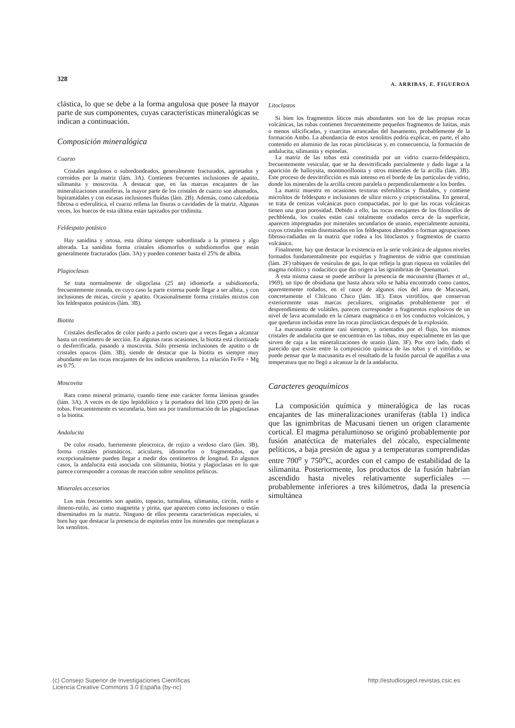328 A. ARRIBAS, E. FIGUEROA
clástica, lo que se debe a la forma angulosa que posee la mayor parte de sus componentes, cuyas características mineralógicas se indican a continuación.
Composición mineralógica
Cuarzo
Cristales angulosos o subredondeados, generalmente fracturados, agrietados y corroídos por la matriz (lám. 3A). Contienen frecuentes inclusiones de apatito, silimanita y moscovita. A destacar que, en las marcas encajantes de las mineralizaciones uraníferas, la mayor parte de los cristales de cuarzo son ahumados, bipiramidales y con escasas inclusiones fluídas (lám. 2B). Además, como calcedonia fibrosa o esferulítica, el cuarzo rellena las fisuras o cavidades de la matriz. Algunas veces, los huecos de esta última están tapizados por tridimita.
Feldespato potásico
Hay sanidina y ortosa, esta última siempre subordinada a la primera y algo alterada. La sanidina forma cristales idiomorfos o subidiomorfos que están generalmente fracturados (lám. 3A) y pueden contener hasta el 25% de albita.
Plagioclasas
Se trata normalmente de oligoclasa (25 an) idiomorfa a subidiomorfa, frecuentemente zonada, en cuyo caso la parte externa puede llegar a ser albita, y con inclusiones de micas, circón y apatito. Ocasionalmente forma cristales mixtos con los feldespatos potásicos (lám. 3B).
Biotita
Cristales desflecados de color pardo a pardo oscuro que a veces llegan a alcanzar hasta un centímetro de sección. En algunas raras ocasiones, la biotita está cloritizada o desferrificada, pasando a moscovita. Sólo presenta inclusiones de apatito o de cristales opacos (lám. 3B), siendo de destacar que la biotita es siempre muy abundante en las rocas encajantes de los indicios uraníferos. La relación Fe/Fe + Mg es 0.75.
Moscovita
Rara como mineral primario, cuando tiene este carácter forma láminas grandes (lám. 3A). A veces es de tipo lepidolítico y la portadora del litio (200 ppm) de las tobas. Frecuentemente es secundaria, bien sea por transformación de las plagioclasas o la biotita.
Andalucita
De color rosado, fuertemente pleocroica, de rojizo a verdoso claro (lám. 3B), forma cristales prismáticos, aciculares, idiomorfos o fragmentados, que excepcionalmente pueden llegar a medir dos centímetros de longitud. En algunos casos, la andalucita está asociada con silimanita, biotita y plagioclasas en lo que parece corresponder a coronas de reacción sobre xenolitos pelíticos.
Minerales accesorios
Los más frecuentes son apatito, topacio, turmalina, silimanita, circón, rutilo e ilmeno-rutilo, así como magnetita y pirita, que aparecen como inclusiones o están diseminados en la matriz. Ninguno de ellos presenta características especiales, si bien hay que destacar la presencia de espinelas entre los minerales que reemplazan a los xenolitos.
Litoclastos
Si bien los fragmentos líticos más abundantes son los de las propias rocas volcánicas, las tobas contienen frecuentemente pequeños fragmentos de lutitas, más o menos silicificadas, y cuarcitas arrancadas del basamento, probablemente de la formación Ambo. La abundancia de estos xenolitos podría explicar, en parte, el alto contenido en aluminio de las rocas piroclásicas y, en consecuencia, la formación de andalucita, silimanita y espinelas.
La matriz de las tobas está constituida por un vidrio cuarzo-feldespático, frecuentemente vesicular, que se ha desvitrificado parcialmente y dado lugar a la aparición de halloysita, montmorillonita y otros minerales de la arcilla (lám. 3B). Este proceso de desvitrificcíón es más intenso en el borde de las partículas de vidrio, donde los minerales de la arcilla crecen paralela o perpendicularmente a los bordes.
La matriz muestra en ocasiones texturas esferulíticas y fluidales, y contiene microlitos de feldespato e inclusiones de sílice micro y criptocristalina. En general, se trata de cenizas volcánicas poco compactadas, por lo que las rocas volcánicas tienen una gran porosidad. Debido a ello, las rocas encajantes de los filoncillos de pechblenda, los cuales están casi totalmente oxidados cerca de la superficie, aparecen impregnadas por minerales secundarios de uranio, especialmente autunita, cuyos cristales están diseminados en los feldespatos alterados o forman agrupaciones fibroso-radiadas en la matriz que rodea a los litoclastos y fragmentos de cuarzo volcánico.
Finalmente, hay que destacar la existencia en la serie volcánica de algunos niveles formados fundamentalmente por esquirlas y fragmentos de vidrio que constituian (lám. 2F) tabiques de vesículas de gas, lo que refleja la gran riqueza en volátiles del magma riolítico y riodacítico que dio origen a las ignimbritas de Quenamari.
A esta misma causa se puede atribuir la presencia de macusanita (Barnes et al., 1969), un tipo de obsidiana que hasta ahora sólo se había encontrado como cantos, aparentemente rodados, en el cauce de algunos ríos del área de Macusani, concretamente el Chilcuno Chico (lám. 3E). Estos vitrófilos, que conservan exteriormente unas marcas peculiares, originadas probablemente por el desprendimiento de volátiles, parecen corresponder a fragmentos explosivos de un nivel de lava acumulado en la cámara magmática o en los conductos volcánicos, y que quedaron incluidas entre las rocas piroclásticas después de la explosión.
La macusanita contiene casi siempre, y orientados por el flujo, los mismos cristales de andalucita que se encuentran en las tobas, muy especialmente en las que sirven de caja a las mineralizaciones de uranio (lám. 3F). Por otro lado, dado el parecido que existe entre la composición química de las tobas y el vitrófido, se puede pensar que la macusanita es el resultado de la fusión parcial de aquéllas a una temperatura que no llegó a alcanzar la de la andalucita.
Caracteres geoquímicos
La composición química y mineralógica de las rocas encajantes de las mineralizaciones uraníferas (tabla 1) indica que las ignimbritas de Macusani tienen un origen claramente cortical. El magma peraluminoso se originó probablemente por fusión anatéctica de materiales del zócalo, especialmente pelíticos, a baja presión de agua y a temperaturas comprendidas entre 700<sup>o</sup> y 750<sup>o</sup>C, acordes con el campo de estabilidad de la silimanita. Posteriormente, los productos de la fusión habrían ascendido hasta niveles relativamente superficiales —probablemente inferiores a tres kilómetros, dada la presencia simultánea
(c) Consejo Superior de Investigaciones Científicas
Licencia Creative Commons 3.0 España (by-nc) http://estudiosgeol.revistas.csic.es